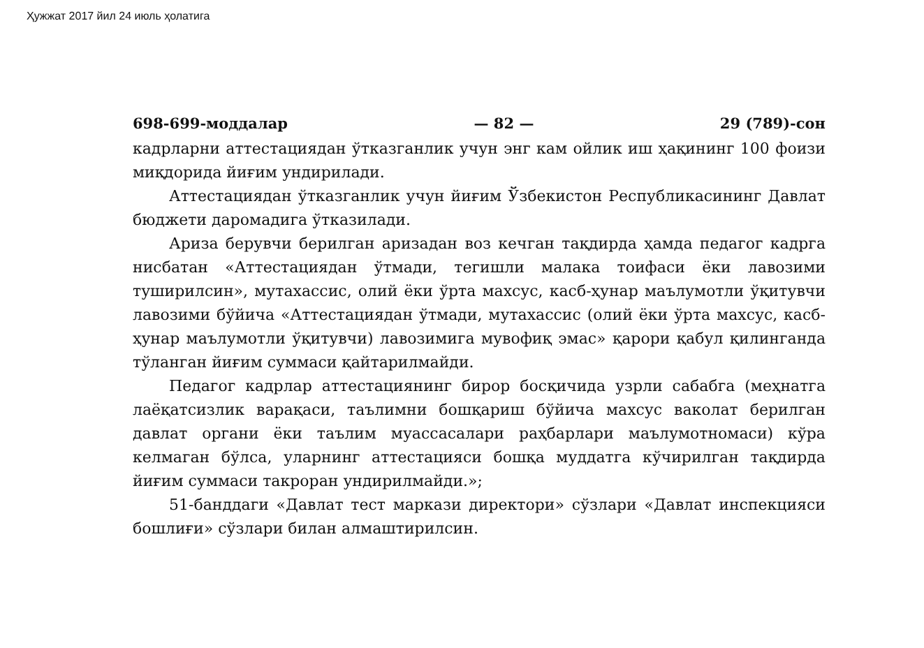Ҳужжат 2017 йил 24 июль ҳолатига
698-699-моддалар — 82 — 29 (789)-сон
кадрларни аттестациядан ўтказганлик учун энг кам ойлик иш ҳақининг 100 фоизи миқдорида йиғим ундирилади.
Аттестациядан ўтказганлик учун йиғим Ўзбекистон Республикасининг Давлат бюджети даромадига ўтказилади.
Ариза берувчи берилган аризадан воз кечган тақдирда ҳамда педагог кадрга нисбатан «Аттестациядан ўтмади, тегишли малака тоифаси ёки лавозими туширилсин», мутахассис, олий ёки ўрта махсус, касб-ҳунар маълумотли ўқитувчи лавозими бўйича «Аттестациядан ўтмади, мутахассис (олий ёки ўрта махсус, касб-ҳунар маълумотли ўқитувчи) лавозимига мувофиқ эмас» қарори қабул қилинганда тўланган йиғим суммаси қайтарилмайди.
Педагог кадрлар аттестациянинг бирор босқичида узрли сабабга (меҳнатга лаёқатсизлик варақаси, таълимни бошқариш бўйича махсус ваколат берилган давлат органи ёки таълим муассасалари раҳбарлари маълумотномаси) кўра келмаган бўлса, уларнинг аттестацияси бошқа муддатга кўчирилган тақдирда йиғим суммаси такроран ундирилмайди.»;
51-банддаги «Давлат тест маркази директори» сўзлари «Давлат инспекцияси бошлиғи» сўзлари билан алмаштирилсин.